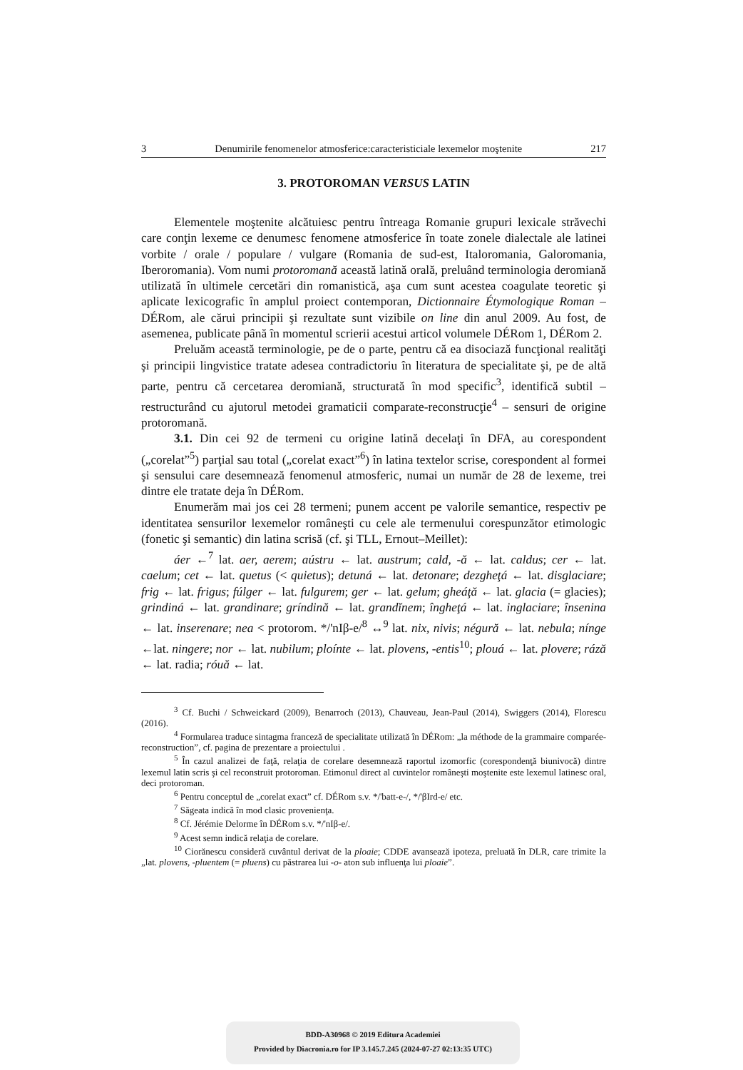3 Denumirile fenomenelor atmosferice:caracteristiciale lexemelor moştenite 217
3. PROTOROMAN VERSUS LATIN
Elementele moştenite alcătuiesc pentru întreaga Romanie grupuri lexicale străvechi care conţin lexeme ce denumesc fenomene atmosferice în toate zonele dialectale ale latinei vorbite / orale / populare / vulgare (Romania de sud-est, Italoromania, Galoromania, Iberoromania). Vom numi protoromană această latină orală, preluând terminologia deromiană utilizată în ultimele cercetări din romanistică, aşa cum sunt acestea coagulate teoretic şi aplicate lexicografic în amplul proiect contemporan, Dictionnaire Étymologique Roman – DÉRom, ale cărui principii şi rezultate sunt vizibile on line din anul 2009. Au fost, de asemenea, publicate până în momentul scrierii acestui articol volumele DÉRom 1, DÉRom 2.
Preluăm această terminologie, pe de o parte, pentru că ea disociază funcţional realităţi şi principii lingvistice tratate adesea contradictoriu în literatura de specialitate şi, pe de altă parte, pentru că cercetarea deromiană, structurată în mod specific<sup>3</sup>, identifică subtil – restructurând cu ajutorul metodei gramaticii comparate-reconstrucţie<sup>4</sup> – sensuri de origine protoromană.
3.1. Din cei 92 de termeni cu origine latină decelaţi în DFA, au corespondent („corelat”<sup>5</sup>) parţial sau total („corelat exact”<sup>6</sup>) în latina textelor scrise, corespondent al formei şi sensului care desemnează fenomenul atmosferic, numai un număr de 28 de lexeme, trei dintre ele tratate deja în DÉRom.
Enumerăm mai jos cei 28 termeni; punem accent pe valorile semantice, respectiv pe identitatea sensurilor lexemelor româneşti cu cele ale termenului corespunzător etimologic (fonetic şi semantic) din latina scrisă (cf. şi TLL, Ernout–Meillet):
áer ←<sup>7</sup> lat. aer, aerem; aústru ← lat. austrum; cald, -ă ← lat. caldus; cer ← lat. caelum; cet ← lat. quetus (< quietus); detuná ← lat. detonare; dezgheţá ← lat. disglaciare; frig ← lat. frigus; fúlger ← lat. fulgurem; ger ← lat. gelum; gheáţă ← lat. glacia (= glacies); grindiná ← lat. grandinare; gríndină ← lat. grandĭnem; îngheţá ← lat. inglaciare; însenina ← lat. inserenare; nea < protorom. */'nIβ-e/<sup>8</sup> ↔<sup>9</sup> lat. nix, nivis; négură ← lat. nebula; nínge ←lat. ningere; nor ← lat. nubilum; ploínte ← lat. plovens, -entis<sup>10</sup>; plouá ← lat. plovere; rá​ză ← lat. radia; róuă ← lat.
<sup>3</sup> Cf. Buchi / Schweickard (2009), Benarroch (2013), Chauveau, Jean-Paul (2014), Swiggers (2014), Florescu (2016).
<sup>4</sup> Formularea traduce sintagma franceză de specialitate utilizată în DÉRom: „la méthode de la grammaire comparée-reconstruction”, cf. pagina de prezentare a proiectului .
<sup>5</sup> În cazul analizei de faţă, relaţia de corelare desemnează raportul izomorfic (corespondenţă biunivocă) dintre lexemul latin scris şi cel reconstruit protoroman. Etimonul direct al cuvintelor româneşti moştenite este lexemul latinesc oral, deci protoroman.
<sup>6</sup> Pentru conceptul de „corelat exact” cf. DÉRom s.v. */'batt-e-/, */'βIrd-e/ etc.
<sup>7</sup> Săgeata indică în mod clasic provenienţa.
<sup>8</sup> Cf. Jérémie Delorme în DÉRom s.v. */'nIβ-e/.
<sup>9</sup> Acest semn indică relaţia de corelare.
<sup>10</sup> Cioră­nescu consideră cuvântul derivat de la ploaie; CDDE avansează ipoteza, preluată în DLR, care trimite la „lat. plovens, -pluentem (= pluens) cu păstrarea lui -o- aton sub influenţa lui ploaie”.
BDD-A30968 © 2019 Editura Academiei
Provided by Diacronia.ro for IP 3.145.7.245 (2024-07-27 02:13:35 UTC)